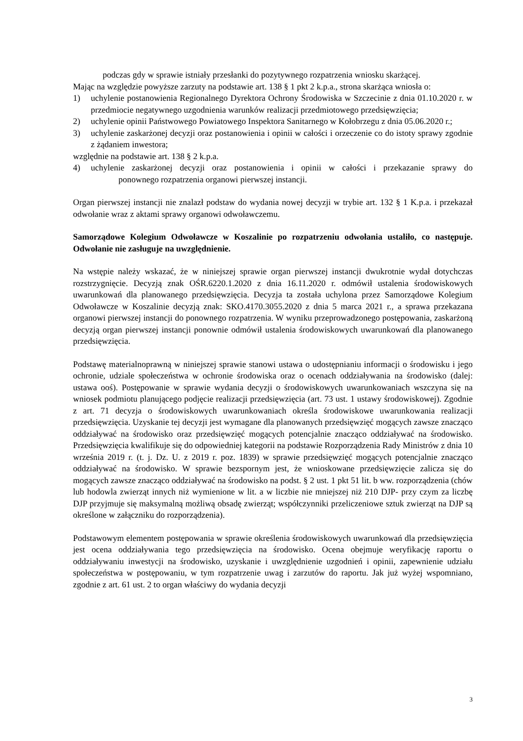podczas gdy w sprawie istniały przesłanki do pozytywnego rozpatrzenia wniosku skarżącej.
Mając na względzie powyższe zarzuty na podstawie art. 138 § 1 pkt 2 k.p.a., strona skarżąca wniosła o:
1) uchylenie postanowienia Regionalnego Dyrektora Ochrony Środowiska w Szczecinie z dnia 01.10.2020 r. w przedmiocie negatywnego uzgodnienia warunków realizacji przedmiotowego przedsięwzięcia;
2) uchylenie opinii Państwowego Powiatowego Inspektora Sanitarnego w Kołobrzegu z dnia 05.06.2020 r.;
3) uchylenie zaskarżonej decyzji oraz postanowienia i opinii w całości i orzeczenie co do istoty sprawy zgodnie z żądaniem inwestora;
względnie na podstawie art. 138 § 2 k.p.a.
4) uchylenie zaskarżonej decyzji oraz postanowienia i opinii w całości i przekazanie sprawy do ponownego rozpatrzenia organowi pierwszej instancji.
Organ pierwszej instancji nie znalazł podstaw do wydania nowej decyzji w trybie art. 132 § 1 K.p.a. i przekazał odwołanie wraz z aktami sprawy organowi odwoławczemu.
Samorządowe Kolegium Odwoławcze w Koszalinie po rozpatrzeniu odwołania ustaliło, co następuje. Odwołanie nie zasługuje na uwzględnienie.
Na wstępie należy wskazać, że w niniejszej sprawie organ pierwszej instancji dwukrotnie wydał dotychczas rozstrzygnięcie. Decyzją znak OŚR.6220.1.2020 z dnia 16.11.2020 r. odmówił ustalenia środowiskowych uwarunkowań dla planowanego przedsięwzięcia. Decyzja ta została uchylona przez Samorządowe Kolegium Odwoławcze w Koszalinie decyzją znak: SKO.4170.3055.2020 z dnia 5 marca 2021 r., a sprawa przekazana organowi pierwszej instancji do ponownego rozpatrzenia. W wyniku przeprowadzonego postępowania, zaskarżoną decyzją organ pierwszej instancji ponownie odmówił ustalenia środowiskowych uwarunkowań dla planowanego przedsięwzięcia.
Podstawę materialnoprawną w niniejszej sprawie stanowi ustawa o udostępnianiu informacji o środowisku i jego ochronie, udziale społeczeństwa w ochronie środowiska oraz o ocenach oddziaływania na środowisko (dalej: ustawa ooś). Postępowanie w sprawie wydania decyzji o środowiskowych uwarunkowaniach wszczyna się na wniosek podmiotu planującego podjęcie realizacji przedsięwzięcia (art. 73 ust. 1 ustawy środowiskowej). Zgodnie z art. 71 decyzja o środowiskowych uwarunkowaniach określa środowiskowe uwarunkowania realizacji przedsięwzięcia. Uzyskanie tej decyzji jest wymagane dla planowanych przedsięwzięć mogących zawsze znacząco oddziaływać na środowisko oraz przedsięwzięć mogących potencjalnie znacząco oddziaływać na środowisko. Przedsięwzięcia kwalifikuje się do odpowiedniej kategorii na podstawie Rozporządzenia Rady Ministrów z dnia 10 września 2019 r. (t. j. Dz. U. z 2019 r. poz. 1839) w sprawie przedsięwzięć mogących potencjalnie znacząco oddziaływać na środowisko. W sprawie bezspornym jest, że wnioskowane przedsięwzięcie zalicza się do mogących zawsze znacząco oddziaływać na środowisko na podst. § 2 ust. 1 pkt 51 lit. b ww. rozporządzenia (chów lub hodowla zwierząt innych niż wymienione w lit. a w liczbie nie mniejszej niż 210 DJP- przy czym za liczbę DJP przyjmuje się maksymalną możliwą obsadę zwierząt; współczynniki przeliczeniowe sztuk zwierząt na DJP są określone w załączniku do rozporządzenia).
Podstawowym elementem postępowania w sprawie określenia środowiskowych uwarunkowań dla przedsięwzięcia jest ocena oddziaływania tego przedsięwzięcia na środowisko. Ocena obejmuje weryfikację raportu o oddziaływaniu inwestycji na środowisko, uzyskanie i uwzględnienie uzgodnień i opinii, zapewnienie udziału społeczeństwa w postępowaniu, w tym rozpatrzenie uwag i zarzutów do raportu. Jak już wyżej wspomniano, zgodnie z art. 61 ust. 2 to organ właściwy do wydania decyzji
3